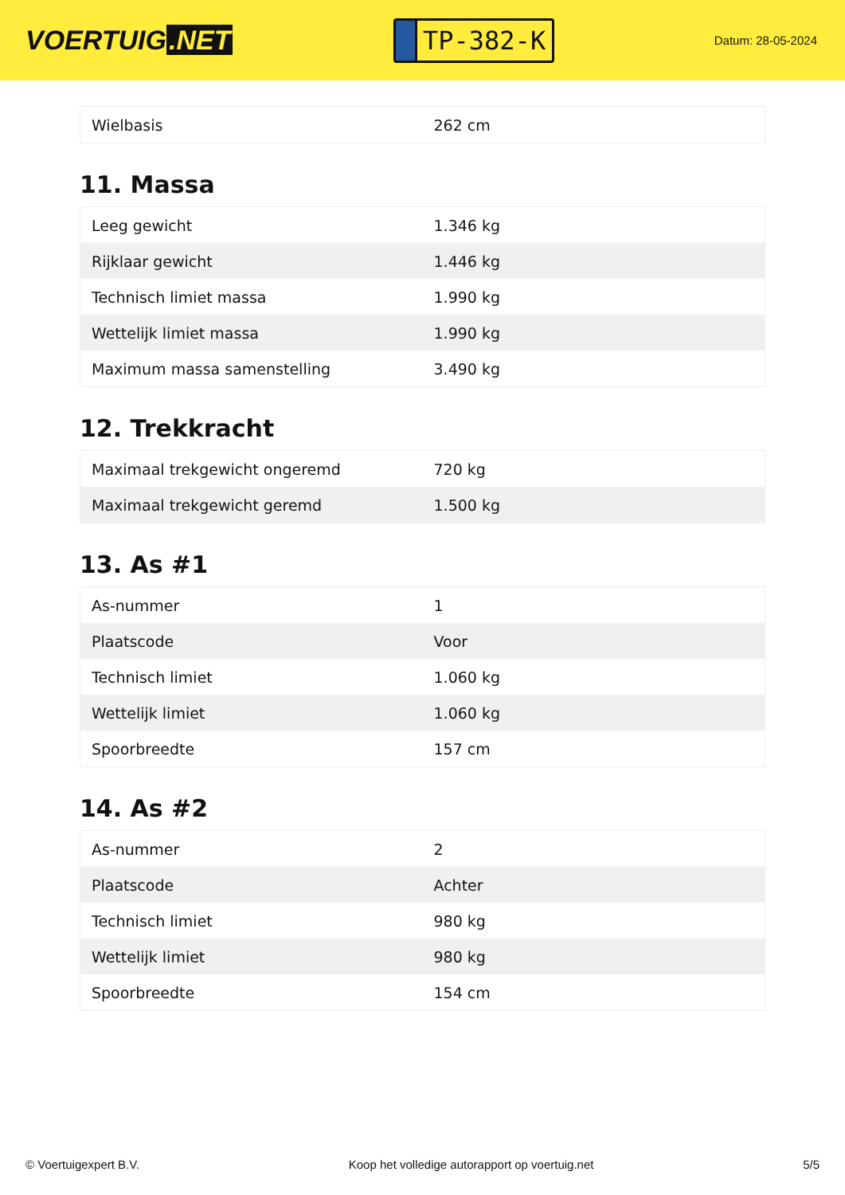VOERTUIG.NET
TP-382-K
Datum: 28-05-2024
| Wielbasis | 262 cm |
11. Massa
| Leeg gewicht | 1.346 kg |
| Rijklaar gewicht | 1.446 kg |
| Technisch limiet massa | 1.990 kg |
| Wettelijk limiet massa | 1.990 kg |
| Maximum massa samenstelling | 3.490 kg |
12. Trekkracht
| Maximaal trekgewicht ongeremd | 720 kg |
| Maximaal trekgewicht geremd | 1.500 kg |
13. As #1
| As-nummer | 1 |
| Plaatscode | Voor |
| Technisch limiet | 1.060 kg |
| Wettelijk limiet | 1.060 kg |
| Spoorbreedte | 157 cm |
14. As #2
| As-nummer | 2 |
| Plaatscode | Achter |
| Technisch limiet | 980 kg |
| Wettelijk limiet | 980 kg |
| Spoorbreedte | 154 cm |
© Voertuigexpert B.V. Koop het volledige autorapport op voertuig.net 5/5